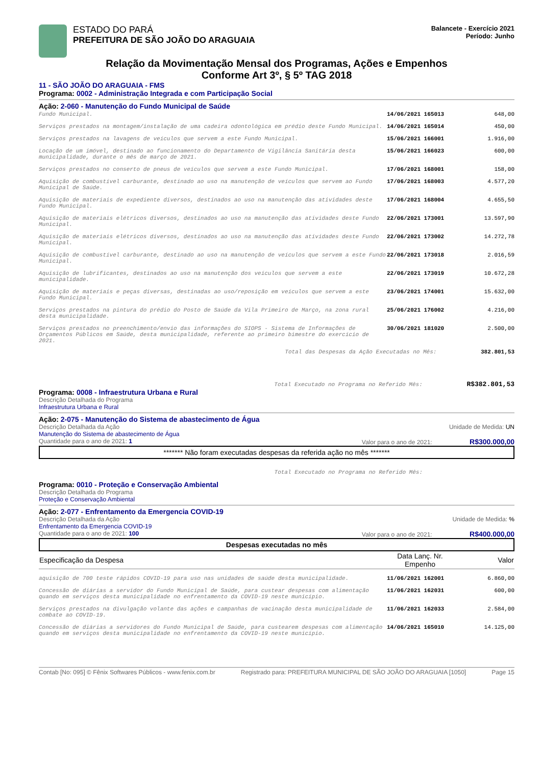ESTADO DO PARÁ
PREFEITURA DE SÃO JOÃO DO ARAGUAIA
Balancete - Exercício 2021
Período: Junho
Relação da Movimentação Mensal dos Programas, Ações e Empenhos
Conforme Art 3º, § 5º TAG 2018
11 - SÃO JOÃO DO ARAGUAIA - FMS
Programa: 0002 - Administração Integrada e com Participação Social
Ação: 2-060 - Manutenção do Fundo Municipal de Saúde
| Fundo Municipal. | 14/06/2021 165013 | 648,00 |
| Serviços prestados na montagem/instalação de uma cadeira odontológica em prédio deste Fundo Municipal. | 14/06/2021 165014 | 450,00 |
| Serviços prestados na lavagens de veículos que servem a este Fundo Municipal. | 15/06/2021 166001 | 1.916,00 |
| Locação de um imóvel, destinado ao funcionamento do Departamento de Vigilância Sanitária desta municipalidade, durante o mês de março de 2021. | 15/06/2021 166023 | 600,00 |
| Serviços prestados no conserto de pneus de veículos que servem a este Fundo Municipal. | 17/06/2021 168001 | 158,00 |
| Aquisição de combustível carburante, destinado ao uso na manutenção de veículos que servem ao Fundo Municipal de Saúde. | 17/06/2021 168003 | 4.577,20 |
| Aquisição de materiais de expediente diversos, destinados ao uso na manutenção das atividades deste Fundo Municipal. | 17/06/2021 168004 | 4.655,50 |
| Aquisição de materiais elétricos diversos, destinados ao uso na manutenção das atividades deste Fundo Municipal. | 22/06/2021 173001 | 13.597,90 |
| Aquisição de materiais elétricos diversos, destinados ao uso na manutenção das atividades deste Fundo Municipal. | 22/06/2021 173002 | 14.272,78 |
| Aquisição de combustível carburante, destinado ao uso na manutenção de veículos que servem a este Fundo Municipal. | 22/06/2021 173018 | 2.016,59 |
| Aquisição de lubrificantes, destinados ao uso na manutenção dos veículos que servem a este municipalidade. | 22/06/2021 173019 | 10.672,28 |
| Aquisição de materiais e peças diversas, destinadas ao uso/reposição em veículos que servem a este Fundo Municipal. | 23/06/2021 174001 | 15.632,00 |
| Serviços prestados na pintura do prédio do Posto de Saúde da Vila Primeiro de Março, na zona rural desta municipalidade. | 25/06/2021 176002 | 4.216,00 |
| Serviços prestados no preenchimento/envio das informações do SIOPS - Sistema de Informações de Orçamentos Públicos em Saúde, desta municipalidade, referente ao primeiro bimestre do exercício de 2021. | 30/06/2021 181020 | 2.500,00 |
Total das Despesas da Ação Executadas no Mês: 382.801,53
Total Executado no Programa no Referido Mês: R$382.801,53
Programa: 0008 - Infraestrutura Urbana e Rural
Descrição Detalhada do Programa
Infraestrutura Urbana e Rural
Ação: 2-075 - Manutenção do Sistema de abastecimento de Água
Descrição Detalhada da Ação Unidade de Medida: UN
Manutenção do Sistema de abastecimento de Água
Quantidade para o ano de 2021: 1 Valor para o ano de 2021: R$300.000,00
******* Não foram executadas despesas da referida ação no mês *******
Total Executado no Programa no Referido Mês:
Programa: 0010 - Proteção e Conservação Ambiental
Descrição Detalhada do Programa
Proteção e Conservação Ambiental
Ação: 2-077 - Enfrentamento da Emergencia COVID-19
Descrição Detalhada da Ação Unidade de Medida: %
Enfrentamento da Emergencia COVID-19
Quantidade para o ano de 2021: 100 Valor para o ano de 2021: R$400.000,00
Despesas executadas no mês
| Especificação da Despesa | Data Lanç. Nr. Empenho | Valor |
| --- | --- | --- |
| aquisição de 700 teste rápidos COVID-19 para uso nas unidades de saúde desta municipalidade. | 11/06/2021 162001 | 6.860,00 |
| Concessão de diárias a servidor do Fundo Municipal de Saúde, para custear despesas com alimentação quando em serviços desta municipalidade no enfrentamento da COVID-19 neste município. | 11/06/2021 162031 | 600,00 |
| Serviços prestados na divulgação volante das ações e campanhas de vacinação desta municipalidade de combate ao COVID-19. | 11/06/2021 162033 | 2.584,00 |
| Concessão de diárias a servidores do Fundo Municipal de Saúde, para custearem despesas com alimentação quando em serviços desta municipalidade no enfrentamento da COVID-19 neste município. | 14/06/2021 165010 | 14.125,00 |
Contab [No: 095] © Fênix Softwares Públicos - www.fenix.com.br Registrado para: PREFEITURA MUNICIPAL DE SÃO JOÃO DO ARAGUAIA [1050] Page 15